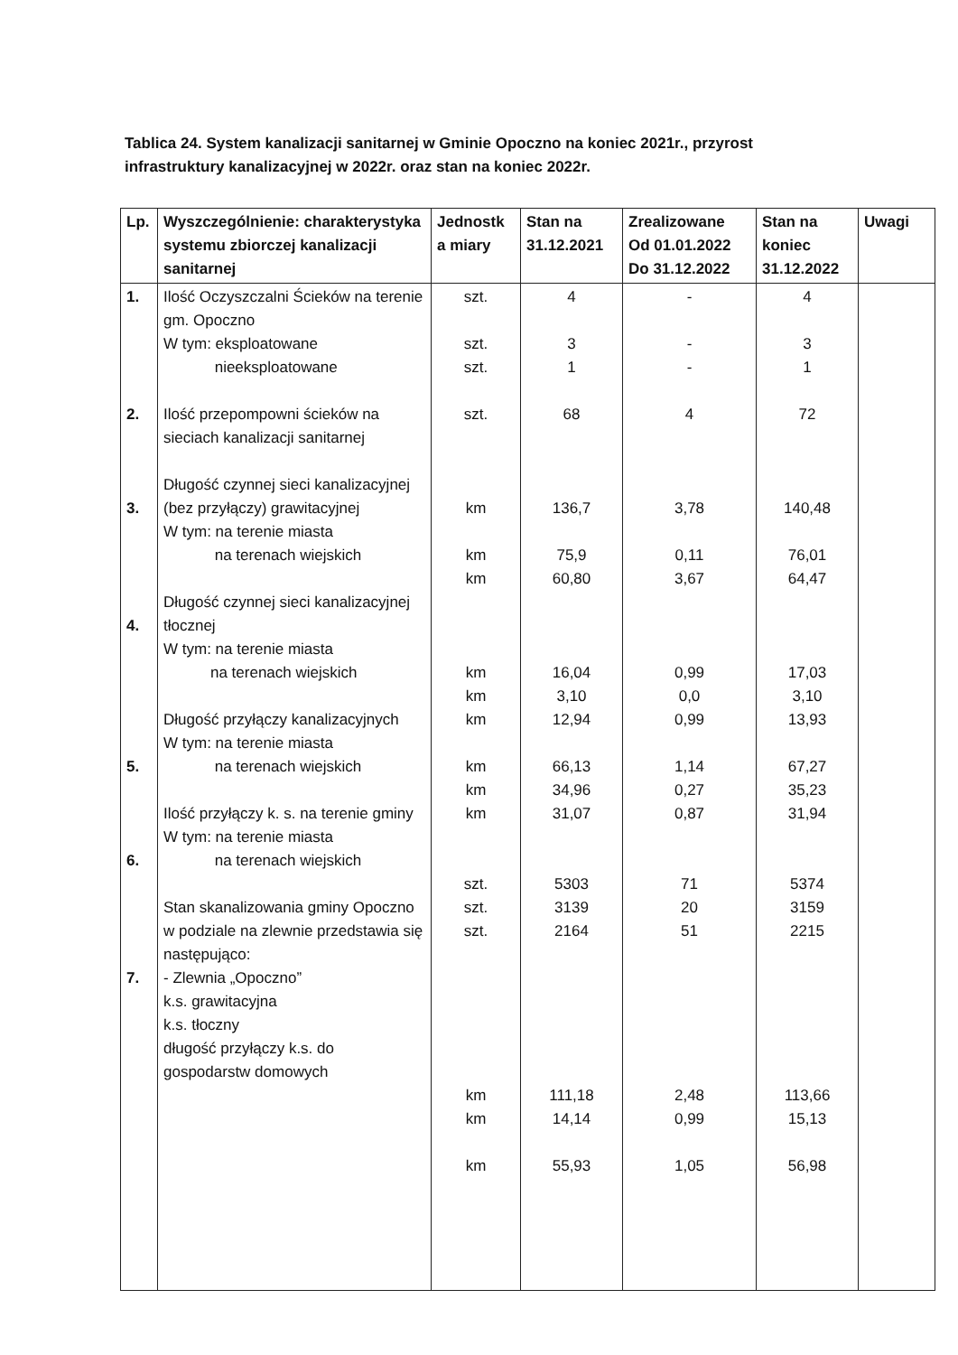Tablica 24. System kanalizacji sanitarnej w Gminie Opoczno na koniec 2021r., przyrost infrastruktury kanalizacyjnej w 2022r. oraz stan na koniec 2022r.
| Lp. | Wyszczególnienie: charakterystyka systemu zbiorczej kanalizacji sanitarnej | Jednostk a miary | Stan na 31.12.2021 | Zrealizowane Od 01.01.2022 Do 31.12.2022 | Stan na koniec 31.12.2022 | Uwagi |
| --- | --- | --- | --- | --- | --- | --- |
| 1. 2. 3. 4. 5. 6. 7. | Ilość Oczyszczalni Ścieków na terenie gm. Opoczno W tym: eksploatowane nieeksploatowane Ilość przepompowni ścieków na sieciach kanalizacji sanitarnej Długość czynnej sieci kanalizacyjnej (bez przyłączy) grawitacyjnej W tym: na terenie miasta na terenach wiejskich Długość czynnej sieci kanalizacyjnej tłocznej W tym: na terenie miasta na terenach wiejskich Długość przyłączy kanalizacyjnych W tym: na terenie miasta na terenach wiejskich Ilość przyłączy k. s. na terenie gminy W tym: na terenie miasta na terenach wiejskich Stan skanalizowania gminy Opoczno w podziale na zlewnie przedstawia się następująco: - Zlewnia „Opoczno” k.s. grawitacyjna k.s. tłoczny długość przyłączy k.s. do gospodarstw domowych | szt. szt. szt. szt. km km km km km km km km km szt. szt. szt. km km km | 4 3 1 68 136,7 75,9 60,80 16,04 3,10 12,94 66,13 34,96 31,07 5303 3139 2164 111,18 14,14 55,93 | - - - 4 3,78 0,11 3,67 0,99 0,0 0,99 1,14 0,27 0,87 71 20 51 2,48 0,99 1,05 | 4 3 1 72 140,48 76,01 64,47 17,03 3,10 13,93 67,27 35,23 31,94 5374 3159 2215 113,66 15,13 56,98 | |